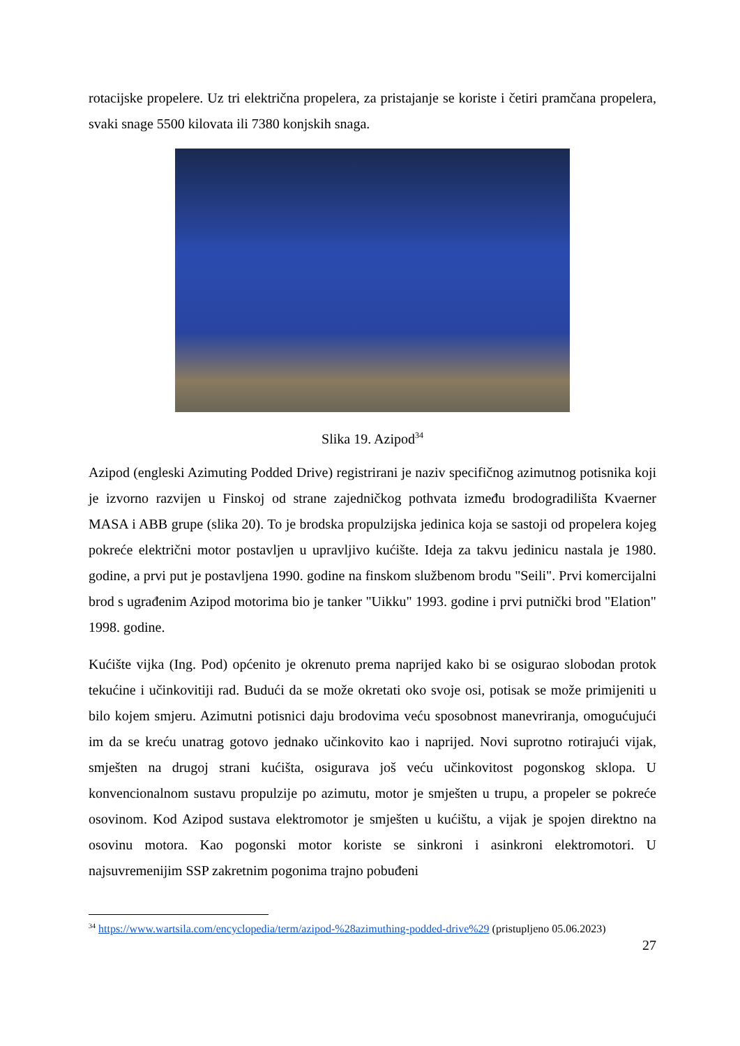rotacijske propelere. Uz tri električna propelera, za pristajanje se koriste i četiri pramčana propelera, svaki snage 5500 kilovata ili 7380 konjskih snaga.
Slika 19. Azipod<sup>34</sup>
Azipod (engleski Azimuting Podded Drive) registrirani je naziv specifičnog azimutnog potisnika koji je izvorno razvijen u Finskoj od strane zajedničkog pothvata između brodogradilišta Kvaerner MASA i ABB grupe (slika 20). To je brodska propulzijska jedinica koja se sastoji od propelera kojeg pokreće električni motor postavljen u upravljivo kućište. Ideja za takvu jedinicu nastala je 1980. godine, a prvi put je postavljena 1990. godine na finskom službenom brodu "Seili". Prvi komercijalni brod s ugrađenim Azipod motorima bio je tanker "Uikku" 1993. godine i prvi putnički brod "Elation" 1998. godine.
Kućište vijka (Ing. Pod) općenito je okrenuto prema naprijed kako bi se osigurao slobodan protok tekućine i učinkovitiji rad. Budući da se može okretati oko svoje osi, potisak se može primijeniti u bilo kojem smjeru. Azimutni potisnici daju brodovima veću sposobnost manevriranja, omogućujući im da se kreću unatrag gotovo jednako učinkovito kao i naprijed. Novi suprotno rotirajući vijak, smješten na drugoj strani kućišta, osigurava još veću učinkovitost pogonskog sklopa. U konvencionalnom sustavu propulzije po azimutu, motor je smješten u trupu, a propeler se pokreće osovinom. Kod Azipod sustava elektromotor je smješten u kućištu, a vijak je spojen direktno na osovinu motora. Kao pogonski motor koriste se sinkroni i asinkroni elektromotori. U najsuvremenijim SSP zakretnim pogonima trajno pobuđeni
<sup>34</sup> https://www.wartsila.com/encyclopedia/term/azipod-%28azimuthing-podded-drive%29 (pristupljeno 05.06.2023)
27